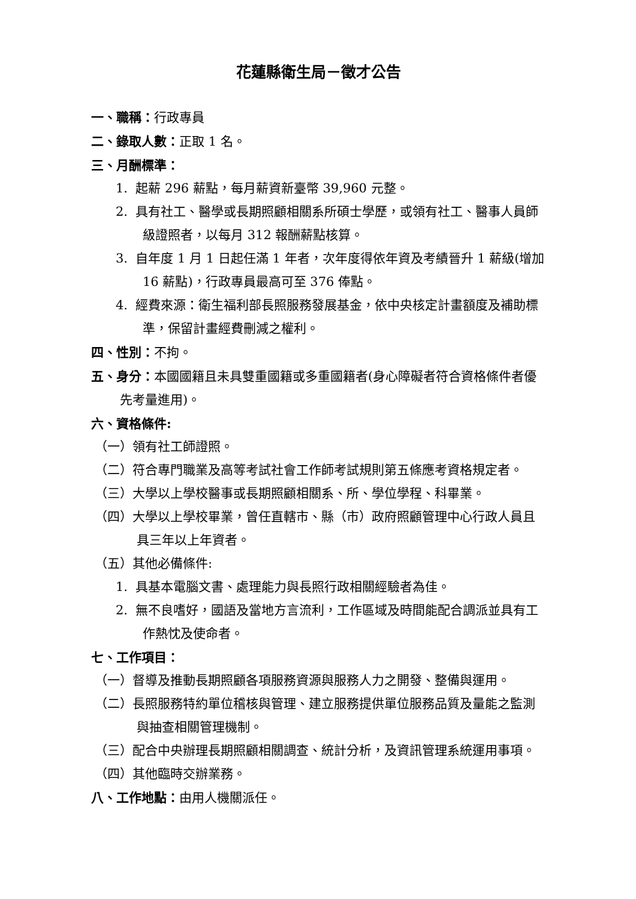花蓮縣衛生局－徵才公告
一、職稱：行政專員
二、錄取人數：正取 1 名。
三、月酬標準：
1. 起薪 296 薪點，每月薪資新臺幣 39,960 元整。
2. 具有社工、醫學或長期照顧相關系所碩士學歷，或領有社工、醫事人員師級證照者，以每月 312 報酬薪點核算。
3. 自年度 1 月 1 日起任滿 1 年者，次年度得依年資及考績晉升 1 薪級(增加 16 薪點)，行政專員最高可至 376 俸點。
4. 經費來源：衛生福利部長照服務發展基金，依中央核定計畫額度及補助標準，保留計畫經費刪減之權利。
四、性別：不拘。
五、身分：本國國籍且未具雙重國籍或多重國籍者(身心障礙者符合資格條件者優先考量進用)。
六、資格條件:
（一）領有社工師證照。
（二）符合專門職業及高等考試社會工作師考試規則第五條應考資格規定者。
（三）大學以上學校醫事或長期照顧相關系、所、學位學程、科畢業。
（四）大學以上學校畢業，曾任直轄市、縣（市）政府照顧管理中心行政人員且具三年以上年資者。
（五）其他必備條件:
1. 具基本電腦文書、處理能力與長照行政相關經驗者為佳。
2. 無不良嗜好，國語及當地方言流利，工作區域及時間能配合調派並具有工作熱忱及使命者。
七、工作項目：
（一）督導及推動長期照顧各項服務資源與服務人力之開發、整備與運用。
（二）長照服務特約單位稽核與管理、建立服務提供單位服務品質及量能之監測與抽查相關管理機制。
（三）配合中央辦理長期照顧相關調查、統計分析，及資訊管理系統運用事項。
（四）其他臨時交辦業務。
八、工作地點：由用人機關派任。